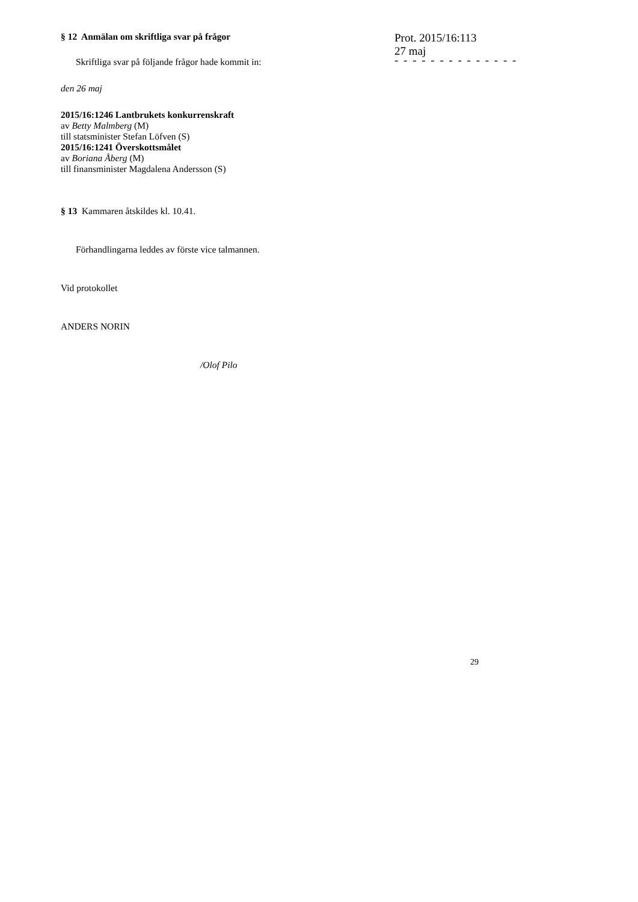§ 12 Anmälan om skriftliga svar på frågor
Skriftliga svar på följande frågor hade kommit in:
den 26 maj
2015/16:1246 Lantbrukets konkurrenskraft
av Betty Malmberg (M)
till statsminister Stefan Löfven (S)
2015/16:1241 Överskottsmålet
av Boriana Åberg (M)
till finansminister Magdalena Andersson (S)
§ 13 Kammaren åtskildes kl. 10.41.
Förhandlingarna leddes av förste vice talmannen.
Vid protokollet
ANDERS NORIN
/Olof Pilo
Prot. 2015/16:113
27 maj
- - - - - - - - - - - - - -
29